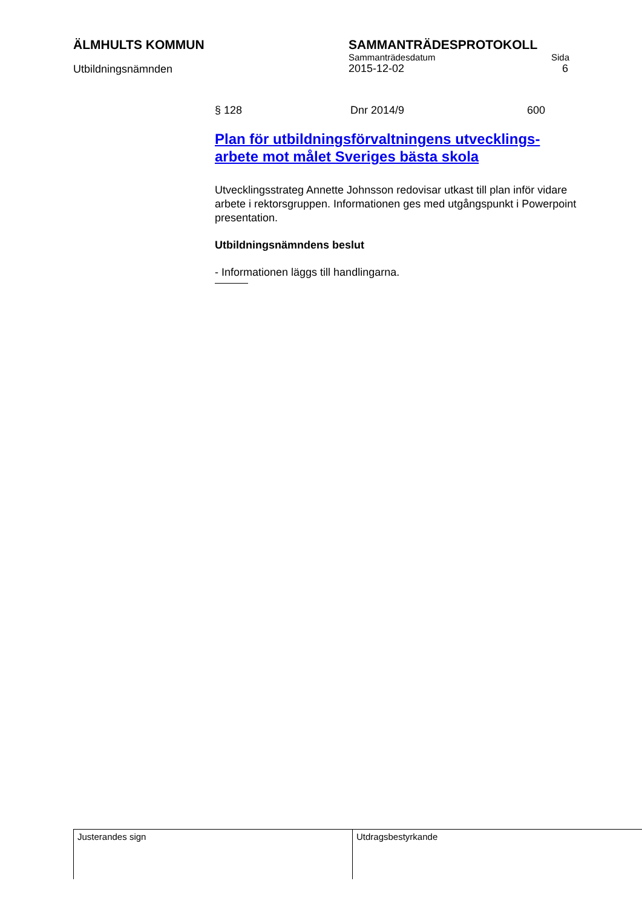ÄLMHULTS KOMMUN SAMMANTRÄDESPROTOKOLL
Utbildningsnämnden
Sammanträdesdatum Sida
2015-12-02 6
§ 128 Dnr 2014/9 600
Plan för utbildningsförvaltningens utvecklings-arbete mot målet Sveriges bästa skola
Utvecklingsstrateg Annette Johnsson redovisar utkast till plan inför vidare arbete i rektorsgruppen. Informationen ges med utgångspunkt i Powerpoint presentation.
Utbildningsnämndens beslut
- Informationen läggs till handlingarna.
Justerandes sign Utdragsbestyrkande